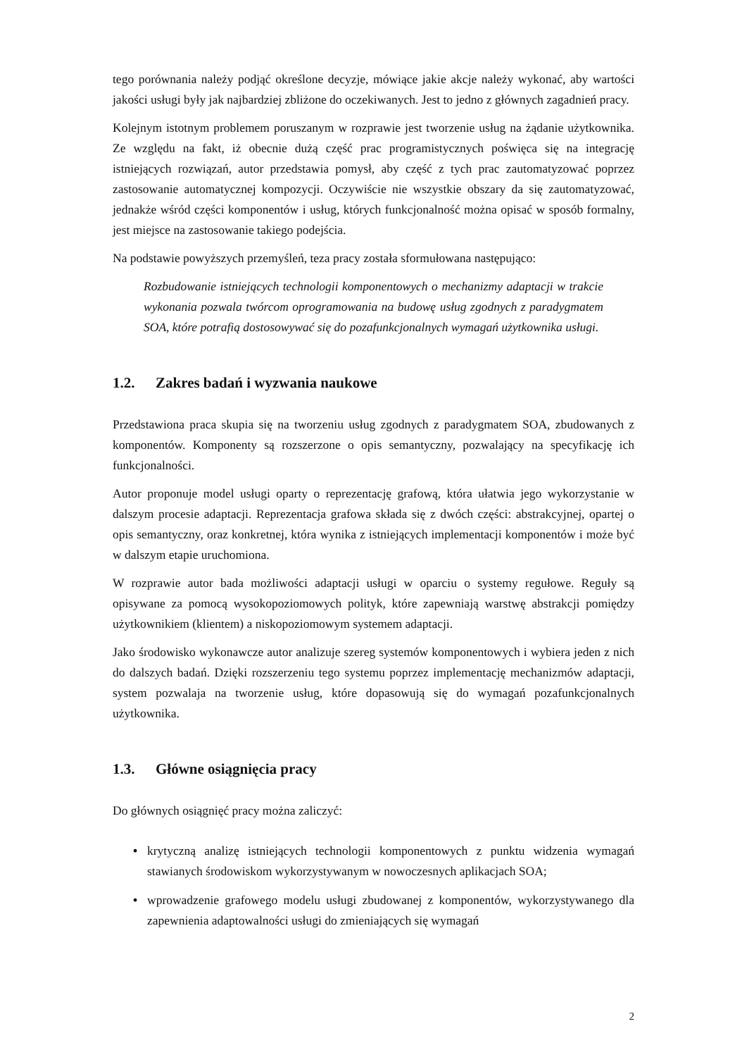tego porównania należy podjąć określone decyzje, mówiące jakie akcje należy wykonać, aby wartości jakości usługi były jak najbardziej zbliżone do oczekiwanych. Jest to jedno z głównych zagadnień pracy.
Kolejnym istotnym problemem poruszanym w rozprawie jest tworzenie usług na żądanie użytkownika. Ze względu na fakt, iż obecnie dużą część prac programistycznych poświęca się na integrację istniejących rozwiązań, autor przedstawia pomysł, aby część z tych prac zautomatyzować poprzez zastosowanie automatycznej kompozycji. Oczywiście nie wszystkie obszary da się zautomatyzować, jednakże wśród części komponentów i usług, których funkcjonalność można opisać w sposób formalny, jest miejsce na zastosowanie takiego podejścia.
Na podstawie powyższych przemyśleń, teza pracy została sformułowana następująco:
Rozbudowanie istniejących technologii komponentowych o mechanizmy adaptacji w trakcie wykonania pozwala twórcom oprogramowania na budowę usług zgodnych z paradygmatem SOA, które potrafią dostosowywać się do pozafunkcjonalnych wymagań użytkownika usługi.
1.2. Zakres badań i wyzwania naukowe
Przedstawiona praca skupia się na tworzeniu usług zgodnych z paradygmatem SOA, zbudowanych z komponentów. Komponenty są rozszerzone o opis semantyczny, pozwalający na specyfikację ich funkcjonalności.
Autor proponuje model usługi oparty o reprezentację grafową, która ułatwia jego wykorzystanie w dalszym procesie adaptacji. Reprezentacja grafowa składa się z dwóch części: abstrakcyjnej, opartej o opis semantyczny, oraz konkretnej, która wynika z istniejących implementacji komponentów i może być w dalszym etapie uruchomiona.
W rozprawie autor bada możliwości adaptacji usługi w oparciu o systemy regułowe. Reguły są opisywane za pomocą wysokopoziomowych polityk, które zapewniają warstwę abstrakcji pomiędzy użytkownikiem (klientem) a niskopoziomowym systemem adaptacji.
Jako środowisko wykonawcze autor analizuje szereg systemów komponentowych i wybiera jeden z nich do dalszych badań. Dzięki rozszerzeniu tego systemu poprzez implementację mechanizmów adaptacji, system pozwalaja na tworzenie usług, które dopasowują się do wymagań pozafunkcjonalnych użytkownika.
1.3. Główne osiągnięcia pracy
Do głównych osiągnięć pracy można zaliczyć:
• krytyczną analizę istniejących technologii komponentowych z punktu widzenia wymagań stawianych środowiskom wykorzystywanym w nowoczesnych aplikacjach SOA;
• wprowadzenie grafowego modelu usługi zbudowanej z komponentów, wykorzystywanego dla zapewnienia adaptowalności usługi do zmieniających się wymagań
2